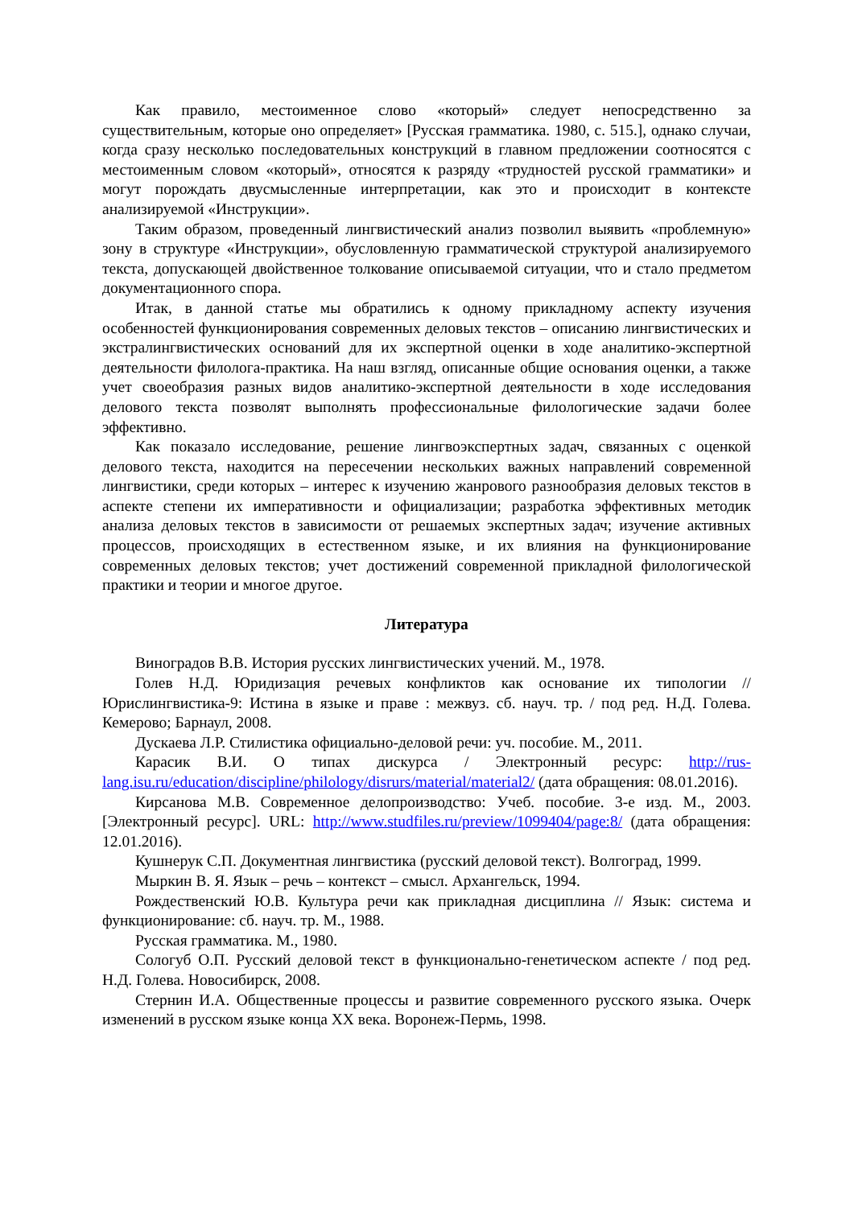Как правило, местоименное слово «который» следует непосредственно за существительным, которые оно определяет» [Русская грамматика. 1980, с. 515.], однако случаи, когда сразу несколько последовательных конструкций в главном предложении соотносятся с местоименным словом «который», относятся к разряду «трудностей русской грамматики» и могут порождать двусмысленные интерпретации, как это и происходит в контексте анализируемой «Инструкции».
Таким образом, проведенный лингвистический анализ позволил выявить «проблемную» зону в структуре «Инструкции», обусловленную грамматической структурой анализируемого текста, допускающей двойственное толкование описываемой ситуации, что и стало предметом документационного спора.
Итак, в данной статье мы обратились к одному прикладному аспекту изучения особенностей функционирования современных деловых текстов – описанию лингвистических и экстралингвистических оснований для их экспертной оценки в ходе аналитико-экспертной деятельности филолога-практика. На наш взгляд, описанные общие основания оценки, а также учет своеобразия разных видов аналитико-экспертной деятельности в ходе исследования делового текста позволят выполнять профессиональные филологические задачи более эффективно.
Как показало исследование, решение лингвоэкспертных задач, связанных с оценкой делового текста, находится на пересечении нескольких важных направлений современной лингвистики, среди которых – интерес к изучению жанрового разнообразия деловых текстов в аспекте степени их императивности и официализации; разработка эффективных методик анализа деловых текстов в зависимости от решаемых экспертных задач; изучение активных процессов, происходящих в естественном языке, и их влияния на функционирование современных деловых текстов; учет достижений современной прикладной филологической практики и теории и многое другое.
Литература
Виноградов В.В. История русских лингвистических учений. М., 1978.
Голев Н.Д. Юридизация речевых конфликтов как основание их типологии // Юрислингвистика-9: Истина в языке и праве : межвуз. сб. науч. тр. / под ред. Н.Д. Голева. Кемерово; Барнаул, 2008.
Дускаева Л.Р. Стилистика официально-деловой речи: уч. пособие. М., 2011.
Карасик В.И. О типах дискурса / Электронный ресурс: http://rus-lang.isu.ru/education/discipline/philology/disrurs/material/material2/ (дата обращения: 08.01.2016).
Кирсанова М.В. Современное делопроизводство: Учеб. пособие. 3-е изд. М., 2003. [Электронный ресурс]. URL: http://www.studfiles.ru/preview/1099404/page:8/ (дата обращения: 12.01.2016).
Кушнерук С.П. Документная лингвистика (русский деловой текст). Волгоград, 1999.
Мыркин В. Я. Язык – речь – контекст – смысл. Архангельск, 1994.
Рождественский Ю.В. Культура речи как прикладная дисциплина // Язык: система и функционирование: сб. науч. тр. М., 1988.
Русская грамматика. М., 1980.
Сологуб О.П. Русский деловой текст в функционально-генетическом аспекте / под ред. Н.Д. Голева. Новосибирск, 2008.
Стернин И.А. Общественные процессы и развитие современного русского языка. Очерк изменений в русском языке конца XX века. Воронеж-Пермь, 1998.